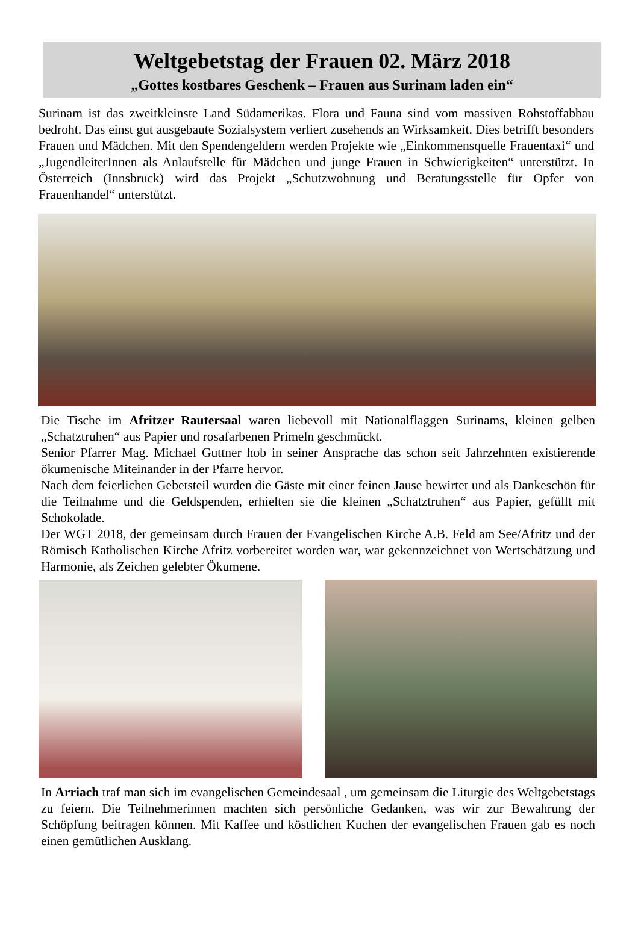Weltgebetstag der Frauen 02. März 2018
„Gottes kostbares Geschenk – Frauen aus Surinam laden ein“
Surinam ist das zweitkleinste Land Südamerikas. Flora und Fauna sind vom massiven Rohstoffabbau bedroht. Das einst gut ausgebaute Sozialsystem verliert zusehends an Wirksamkeit. Dies betrifft besonders Frauen und Mädchen. Mit den Spendengeldern werden Projekte wie „Einkommensquelle Frauentaxi“ und „JugendleiterInnen als Anlaufstelle für Mädchen und junge Frauen in Schwierigkeiten“ unterstützt. In Österreich (Innsbruck) wird das Projekt „Schutzwohnung und Beratungsstelle für Opfer von Frauenhandel“ unterstützt.
Die Tische im Afritzer Rautersaal waren liebevoll mit Nationalflaggen Surinams, kleinen gelben „Schatztruhen“ aus Papier und rosafarbenen Primeln geschmückt.
Senior Pfarrer Mag. Michael Guttner hob in seiner Ansprache das schon seit Jahrzehnten existierende ökumenische Miteinander in der Pfarre hervor.
Nach dem feierlichen Gebetsteil wurden die Gäste mit einer feinen Jause bewirtet und als Dankeschön für die Teilnahme und die Geldspenden, erhielten sie die kleinen „Schatztruhen“ aus Papier, gefüllt mit Schokolade.
Der WGT 2018, der gemeinsam durch Frauen der Evangelischen Kirche A.B. Feld am See/Afritz und der Römisch Katholischen Kirche Afritz vorbereitet worden war, war gekennzeichnet von Wertschätzung und Harmonie, als Zeichen gelebter Ökumene.
In Arriach traf man sich im evangelischen Gemeindesaal , um gemeinsam die Liturgie des Weltgebetstags zu feiern. Die Teilnehmerinnen machten sich persönliche Gedanken, was wir zur Bewahrung der Schöpfung beitragen können. Mit Kaffee und köstlichen Kuchen der evangelischen Frauen gab es noch einen gemütlichen Ausklang.